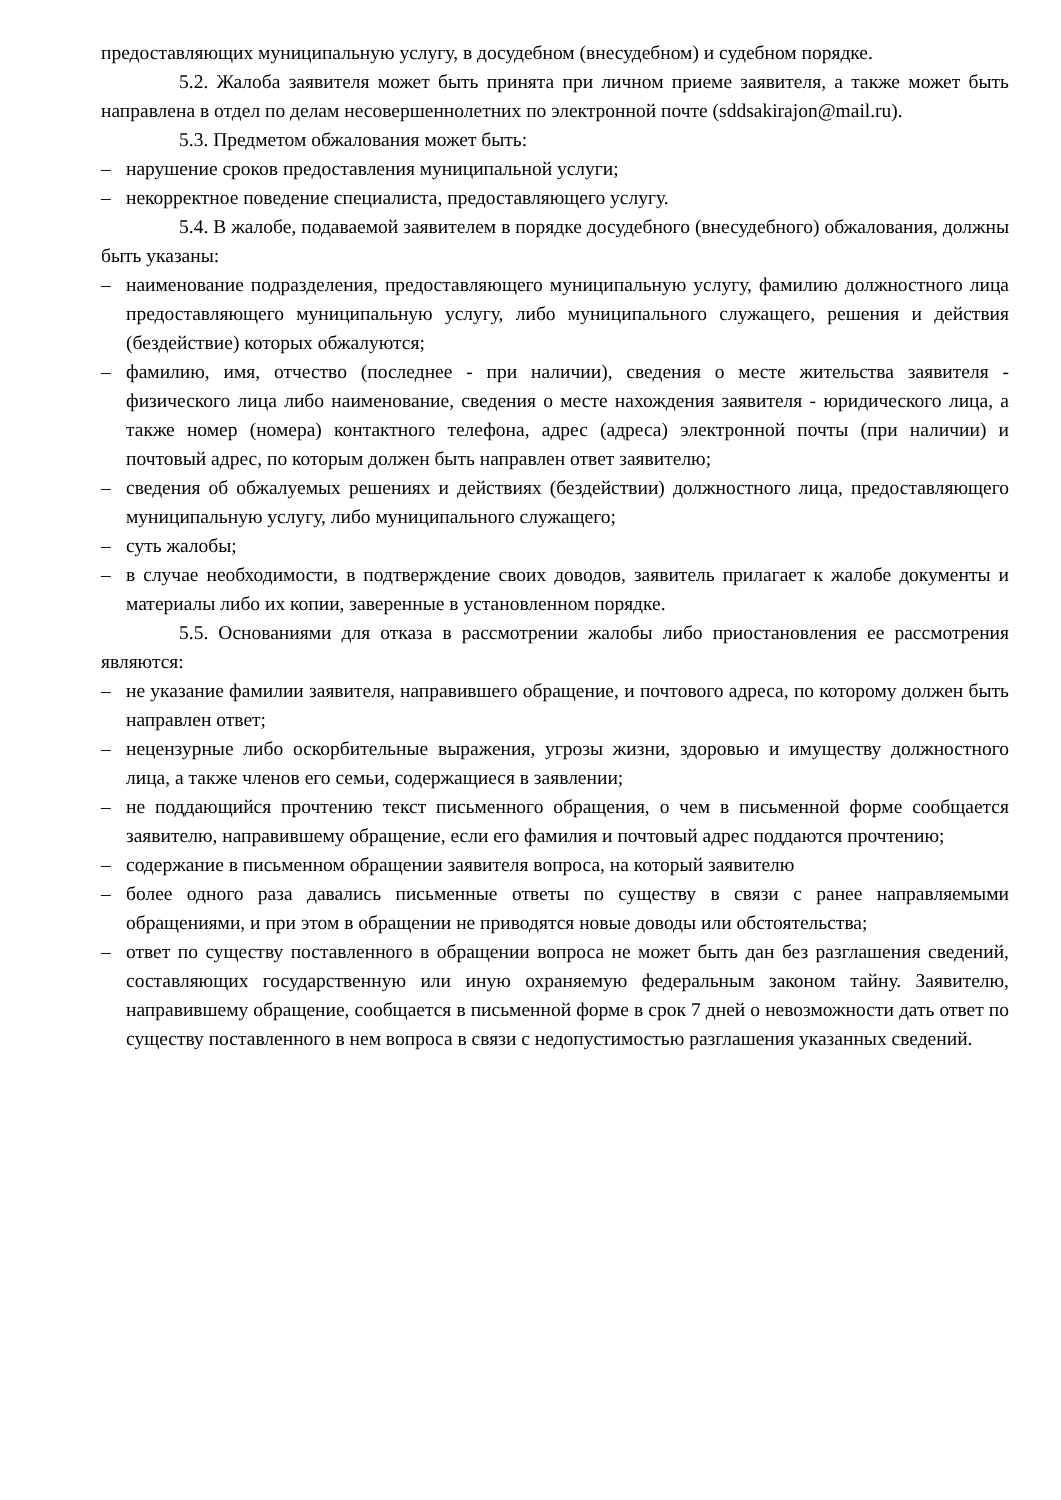предоставляющих муниципальную услугу, в досудебном (внесудебном) и судебном порядке.
5.2. Жалоба заявителя может быть принята при личном приеме заявителя, а также может быть направлена в отдел по делам несовершеннолетних по электронной почте (sddsakirajon@mail.ru).
5.3. Предметом обжалования может быть:
– нарушение сроков предоставления муниципальной услуги;
– некорректное поведение специалиста, предоставляющего услугу.
5.4. В жалобе, подаваемой заявителем в порядке досудебного (внесудебного) обжалования, должны быть указаны:
– наименование подразделения, предоставляющего муниципальную услугу, фамилию должностного лица предоставляющего муниципальную услугу, либо муниципального служащего, решения и действия (бездействие) которых обжалуются;
– фамилию, имя, отчество (последнее - при наличии), сведения о месте жительства заявителя - физического лица либо наименование, сведения о месте нахождения заявителя - юридического лица, а также номер (номера) контактного телефона, адрес (адреса) электронной почты (при наличии) и почтовый адрес, по которым должен быть направлен ответ заявителю;
– сведения об обжалуемых решениях и действиях (бездействии) должностного лица, предоставляющего муниципальную услугу, либо муниципального служащего;
– суть жалобы;
– в случае необходимости, в подтверждение своих доводов, заявитель прилагает к жалобе документы и материалы либо их копии, заверенные в установленном порядке.
5.5. Основаниями для отказа в рассмотрении жалобы либо приостановления ее рассмотрения являются:
– не указание фамилии заявителя, направившего обращение, и почтового адреса, по которому должен быть направлен ответ;
– нецензурные либо оскорбительные выражения, угрозы жизни, здоровью и имуществу должностного лица, а также членов его семьи, содержащиеся в заявлении;
– не поддающийся прочтению текст письменного обращения, о чем в письменной форме сообщается заявителю, направившему обращение, если его фамилия и почтовый адрес поддаются прочтению;
– содержание в письменном обращении заявителя вопроса, на который заявителю
– более одного раза давались письменные ответы по существу в связи с ранее направляемыми обращениями, и при этом в обращении не приводятся новые доводы или обстоятельства;
– ответ по существу поставленного в обращении вопроса не может быть дан без разглашения сведений, составляющих государственную или иную охраняемую федеральным законом тайну. Заявителю, направившему обращение, сообщается в письменной форме в срок 7 дней о невозможности дать ответ по существу поставленного в нем вопроса в связи с недопустимостью разглашения указанных сведений.